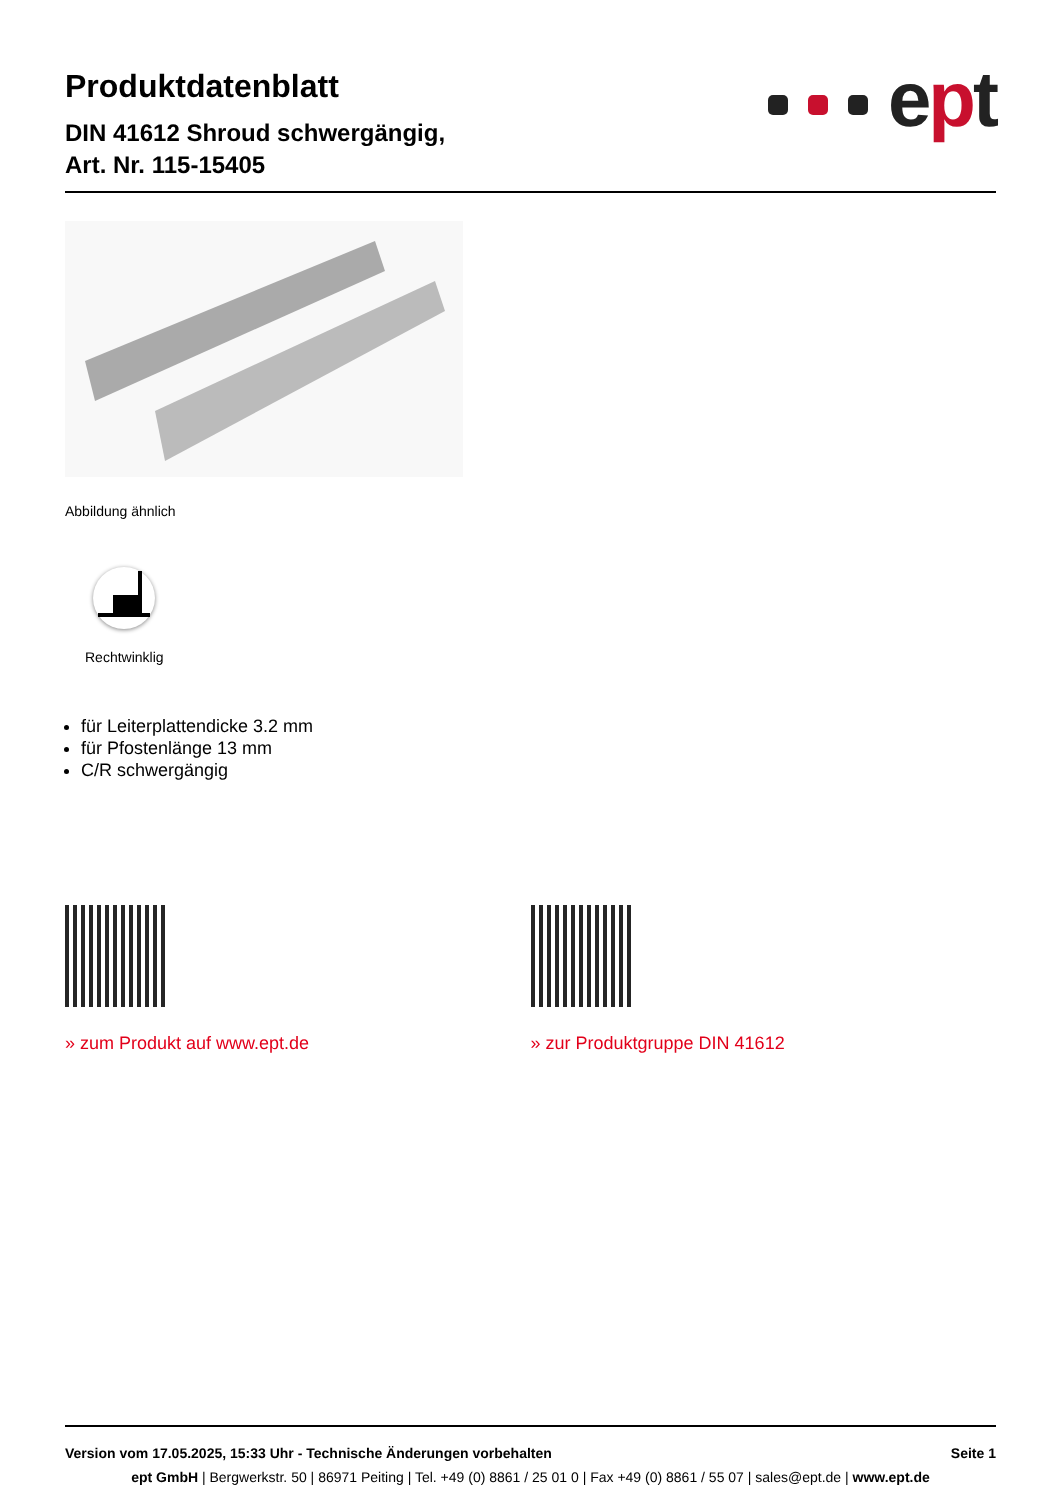Produktdatenblatt
DIN 41612 Shroud schwergängig,
Art. Nr. 115-15405
ept
Abbildung ähnlich
Rechtwinklig
für Leiterplattendicke 3.2 mm
für Pfostenlänge 13 mm
C/R schwergängig
» zum Produkt auf www.ept.de » zur Produktgruppe DIN 41612
Version vom 17.05.2025, 15:33 Uhr - Technische Änderungen vorbehalten Seite 1
ept GmbH | Bergwerkstr. 50 | 86971 Peiting | Tel. +49 (0) 8861 / 25 01 0 | Fax +49 (0) 8861 / 55 07 | sales@ept.de | www.ept.de